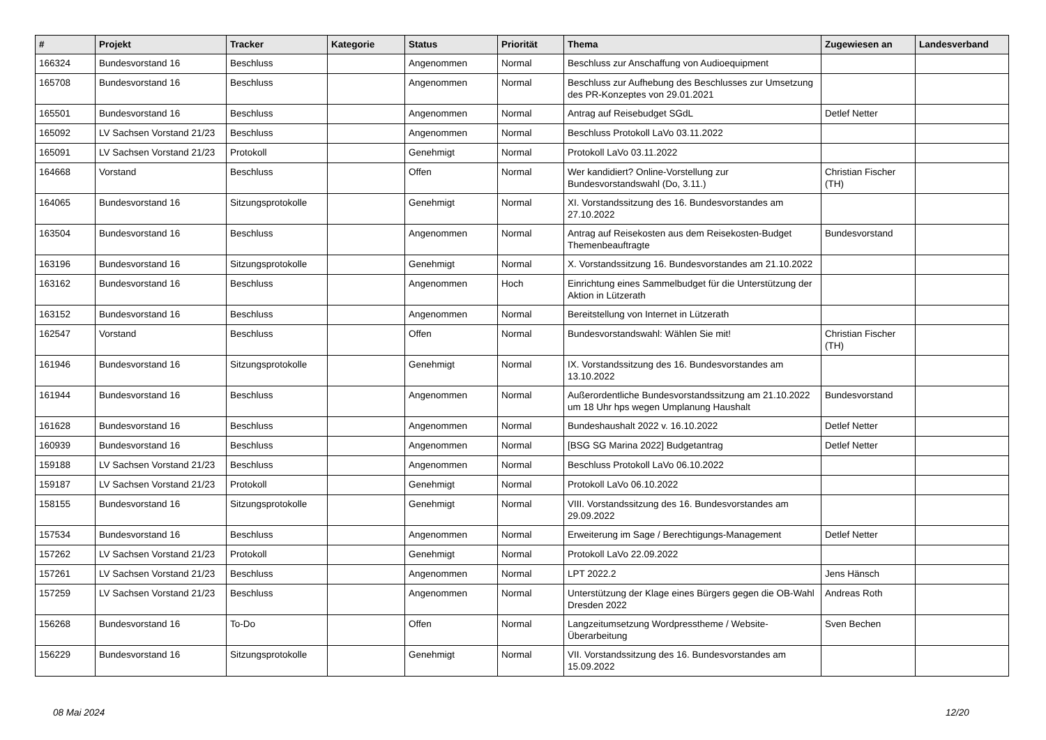| # | Projekt | Tracker | Kategorie | Status | Priorität | Thema | Zugewiesen an | Landesverband |
| --- | --- | --- | --- | --- | --- | --- | --- | --- |
| 166324 | Bundesvorstand 16 | Beschluss | | Angenommen | Normal | Beschluss zur Anschaffung von Audioequipment | | |
| 165708 | Bundesvorstand 16 | Beschluss | | Angenommen | Normal | Beschluss zur Aufhebung des Beschlusses zur Umsetzung des PR-Konzeptes von 29.01.2021 | | |
| 165501 | Bundesvorstand 16 | Beschluss | | Angenommen | Normal | Antrag auf Reisebudget SGdL | Detlef Netter | |
| 165092 | LV Sachsen Vorstand 21/23 | Beschluss | | Angenommen | Normal | Beschluss Protokoll LaVo 03.11.2022 | | |
| 165091 | LV Sachsen Vorstand 21/23 | Protokoll | | Genehmigt | Normal | Protokoll LaVo 03.11.2022 | | |
| 164668 | Vorstand | Beschluss | | Offen | Normal | Wer kandidiert? Online-Vorstellung zur Bundesvorstandswahl (Do, 3.11.) | Christian Fischer (TH) | |
| 164065 | Bundesvorstand 16 | Sitzungsprotokolle | | Genehmigt | Normal | XI. Vorstandssitzung des 16. Bundesvorstandes am 27.10.2022 | | |
| 163504 | Bundesvorstand 16 | Beschluss | | Angenommen | Normal | Antrag auf Reisekosten aus dem Reisekosten-Budget Themenbeauftragte | Bundesvorstand | |
| 163196 | Bundesvorstand 16 | Sitzungsprotokolle | | Genehmigt | Normal | X. Vorstandssitzung 16. Bundesvorstandes am 21.10.2022 | | |
| 163162 | Bundesvorstand 16 | Beschluss | | Angenommen | Hoch | Einrichtung eines Sammelbudget für die Unterstützung der Aktion in Lützerath | | |
| 163152 | Bundesvorstand 16 | Beschluss | | Angenommen | Normal | Bereitstellung von Internet in Lützerath | | |
| 162547 | Vorstand | Beschluss | | Offen | Normal | Bundesvorstandswahl: Wählen Sie mit! | Christian Fischer (TH) | |
| 161946 | Bundesvorstand 16 | Sitzungsprotokolle | | Genehmigt | Normal | IX. Vorstandssitzung des 16. Bundesvorstandes am 13.10.2022 | | |
| 161944 | Bundesvorstand 16 | Beschluss | | Angenommen | Normal | Außerordentliche Bundesvorstandssitzung am 21.10.2022 um 18 Uhr hps wegen Umplanung Haushalt | Bundesvorstand | |
| 161628 | Bundesvorstand 16 | Beschluss | | Angenommen | Normal | Bundeshaushalt 2022 v. 16.10.2022 | Detlef Netter | |
| 160939 | Bundesvorstand 16 | Beschluss | | Angenommen | Normal | [BSG SG Marina 2022] Budgetantrag | Detlef Netter | |
| 159188 | LV Sachsen Vorstand 21/23 | Beschluss | | Angenommen | Normal | Beschluss Protokoll LaVo 06.10.2022 | | |
| 159187 | LV Sachsen Vorstand 21/23 | Protokoll | | Genehmigt | Normal | Protokoll LaVo 06.10.2022 | | |
| 158155 | Bundesvorstand 16 | Sitzungsprotokolle | | Genehmigt | Normal | VIII. Vorstandssitzung des 16. Bundesvorstandes am 29.09.2022 | | |
| 157534 | Bundesvorstand 16 | Beschluss | | Angenommen | Normal | Erweiterung im Sage / Berechtigungs-Management | Detlef Netter | |
| 157262 | LV Sachsen Vorstand 21/23 | Protokoll | | Genehmigt | Normal | Protokoll LaVo 22.09.2022 | | |
| 157261 | LV Sachsen Vorstand 21/23 | Beschluss | | Angenommen | Normal | LPT 2022.2 | Jens Hänsch | |
| 157259 | LV Sachsen Vorstand 21/23 | Beschluss | | Angenommen | Normal | Unterstützung der Klage eines Bürgers gegen die OB-Wahl Dresden 2022 | Andreas Roth | |
| 156268 | Bundesvorstand 16 | To-Do | | Offen | Normal | Langzeitumsetzung Wordpresstheme / Website-Überarbeitung | Sven Bechen | |
| 156229 | Bundesvorstand 16 | Sitzungsprotokolle | | Genehmigt | Normal | VII. Vorstandssitzung des 16. Bundesvorstandes am 15.09.2022 | | |
08 Mai 2024 12/20